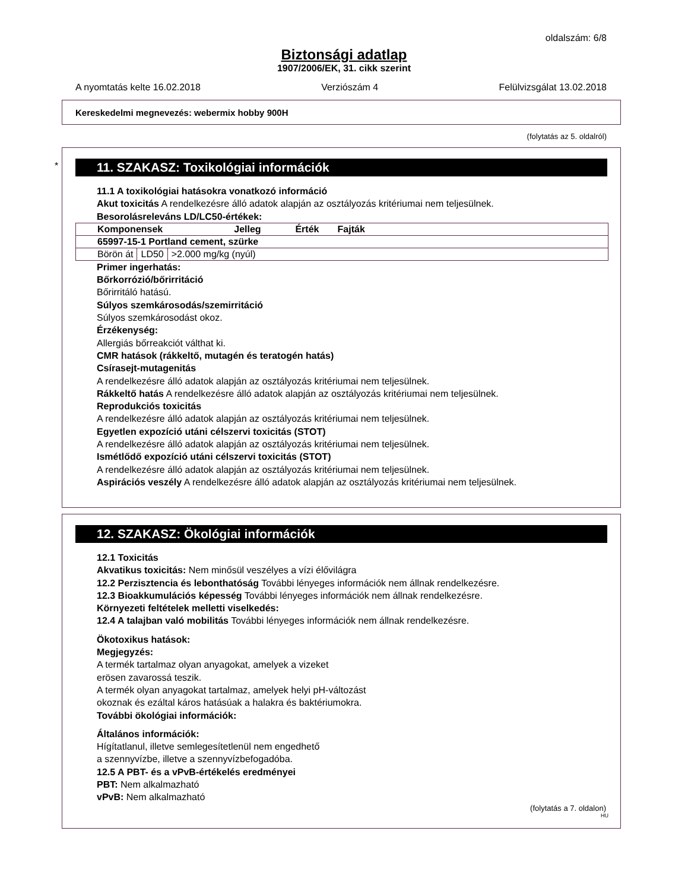oldalszám: 6/8
Biztonsági adatlap
1907/2006/EK, 31. cikk szerint
A nyomtatás kelte 16.02.2018 Verziószám 4 Felülvizsgálat 13.02.2018
Kereskedelmi megnevezés: webermix hobby 900H
(folytatás az 5. oldalról)
*
11. SZAKASZ: Toxikológiai információk
11.1 A toxikológiai hatásokra vonatkozó információ
Akut toxicitás A rendelkezésre álló adatok alapján az osztályozás kritériumai nem teljesülnek.
Besorolásreleváns LD/LC50-értékek:
| Komponensek Jelleg Érték Fajták | | |
| 65997-15-1 Portland cement, szürke | | |
| Börön át | LD50 | >2.000 mg/kg (nyúl) |
Primer ingerhatás:
Bőrkorrózió/bőrirritáció
Bőrirritáló hatású.
Súlyos szemkárosodás/szemirritáció
Súlyos szemkárosodást okoz.
Érzékenység:
Allergiás bőrreakciót válthat ki.
CMR hatások (rákkeltő, mutagén és teratogén hatás)
Csírasejt-mutagenitás
A rendelkezésre álló adatok alapján az osztályozás kritériumai nem teljesülnek.
Rákkeltő hatás A rendelkezésre álló adatok alapján az osztályozás kritériumai nem teljesülnek.
Reprodukciós toxicitás
A rendelkezésre álló adatok alapján az osztályozás kritériumai nem teljesülnek.
Egyetlen expozíció utáni célszervi toxicitás (STOT)
A rendelkezésre álló adatok alapján az osztályozás kritériumai nem teljesülnek.
Ismétlődő expozíció utáni célszervi toxicitás (STOT)
A rendelkezésre álló adatok alapján az osztályozás kritériumai nem teljesülnek.
Aspirációs veszély A rendelkezésre álló adatok alapján az osztályozás kritériumai nem teljesülnek.
12. SZAKASZ: Ökológiai információk
12.1 Toxicitás
Akvatikus toxicitás: Nem minősül veszélyes a vízi élővilágra
12.2 Perzisztencia és lebonthatóság További lényeges információk nem állnak rendelkezésre.
12.3 Bioakkumulációs képesség További lényeges információk nem állnak rendelkezésre.
Környezeti feltételek melletti viselkedés:
12.4 A talajban való mobilitás További lényeges információk nem állnak rendelkezésre.
Ökotoxikus hatások:
Megjegyzés:
A termék tartalmaz olyan anyagokat, amelyek a vizeket
erösen zavarossá teszik.
A termék olyan anyagokat tartalmaz, amelyek helyi pH-változást
okoznak és ezáltal káros hatásúak a halakra és baktériumokra.
További ökológiai információk:
Általános információk:
Hígítatlanul, illetve semlegesítetlenül nem engedhető
a szennyvízbe, illetve a szennyvízbefogadóba.
12.5 A PBT- és a vPvB-értékelés eredményei
PBT: Nem alkalmazható
vPvB: Nem alkalmazható
(folytatás a 7. oldalon)
HU